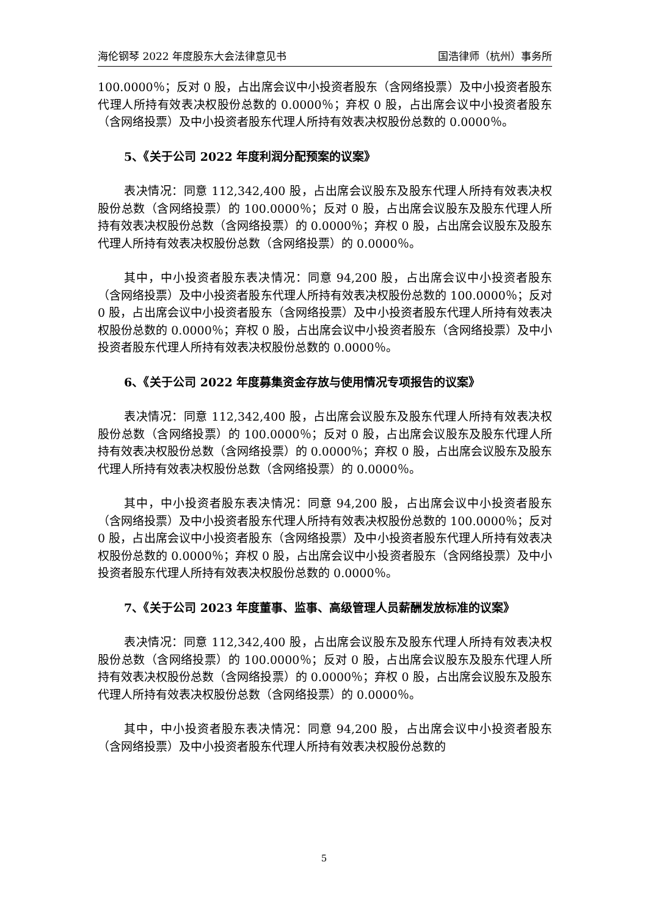海伦钢琴 2022 年度股东大会法律意见书 国浩律师（杭州）事务所
100.0000％；反对 0 股，占出席会议中小投资者股东（含网络投票）及中小投资者股东代理人所持有效表决权股份总数的 0.0000％；弃权 0 股，占出席会议中小投资者股东（含网络投票）及中小投资者股东代理人所持有效表决权股份总数的 0.0000％。
5、《关于公司 2022 年度利润分配预案的议案》
表决情况：同意 112,342,400 股，占出席会议股东及股东代理人所持有效表决权股份总数（含网络投票）的 100.0000％；反对 0 股，占出席会议股东及股东代理人所持有效表决权股份总数（含网络投票）的 0.0000％；弃权 0 股，占出席会议股东及股东代理人所持有效表决权股份总数（含网络投票）的 0.0000％。
其中，中小投资者股东表决情况：同意 94,200 股，占出席会议中小投资者股东（含网络投票）及中小投资者股东代理人所持有效表决权股份总数的 100.0000％；反对 0 股，占出席会议中小投资者股东（含网络投票）及中小投资者股东代理人所持有效表决权股份总数的 0.0000％；弃权 0 股，占出席会议中小投资者股东（含网络投票）及中小投资者股东代理人所持有效表决权股份总数的 0.0000％。
6、《关于公司 2022 年度募集资金存放与使用情况专项报告的议案》
表决情况：同意 112,342,400 股，占出席会议股东及股东代理人所持有效表决权股份总数（含网络投票）的 100.0000％；反对 0 股，占出席会议股东及股东代理人所持有效表决权股份总数（含网络投票）的 0.0000％；弃权 0 股，占出席会议股东及股东代理人所持有效表决权股份总数（含网络投票）的 0.0000％。
其中，中小投资者股东表决情况：同意 94,200 股，占出席会议中小投资者股东（含网络投票）及中小投资者股东代理人所持有效表决权股份总数的 100.0000％；反对 0 股，占出席会议中小投资者股东（含网络投票）及中小投资者股东代理人所持有效表决权股份总数的 0.0000％；弃权 0 股，占出席会议中小投资者股东（含网络投票）及中小投资者股东代理人所持有效表决权股份总数的 0.0000％。
7、《关于公司 2023 年度董事、监事、高级管理人员薪酬发放标准的议案》
表决情况：同意 112,342,400 股，占出席会议股东及股东代理人所持有效表决权股份总数（含网络投票）的 100.0000％；反对 0 股，占出席会议股东及股东代理人所持有效表决权股份总数（含网络投票）的 0.0000％；弃权 0 股，占出席会议股东及股东代理人所持有效表决权股份总数（含网络投票）的 0.0000％。
其中，中小投资者股东表决情况：同意 94,200 股，占出席会议中小投资者股东（含网络投票）及中小投资者股东代理人所持有效表决权股份总数的
5